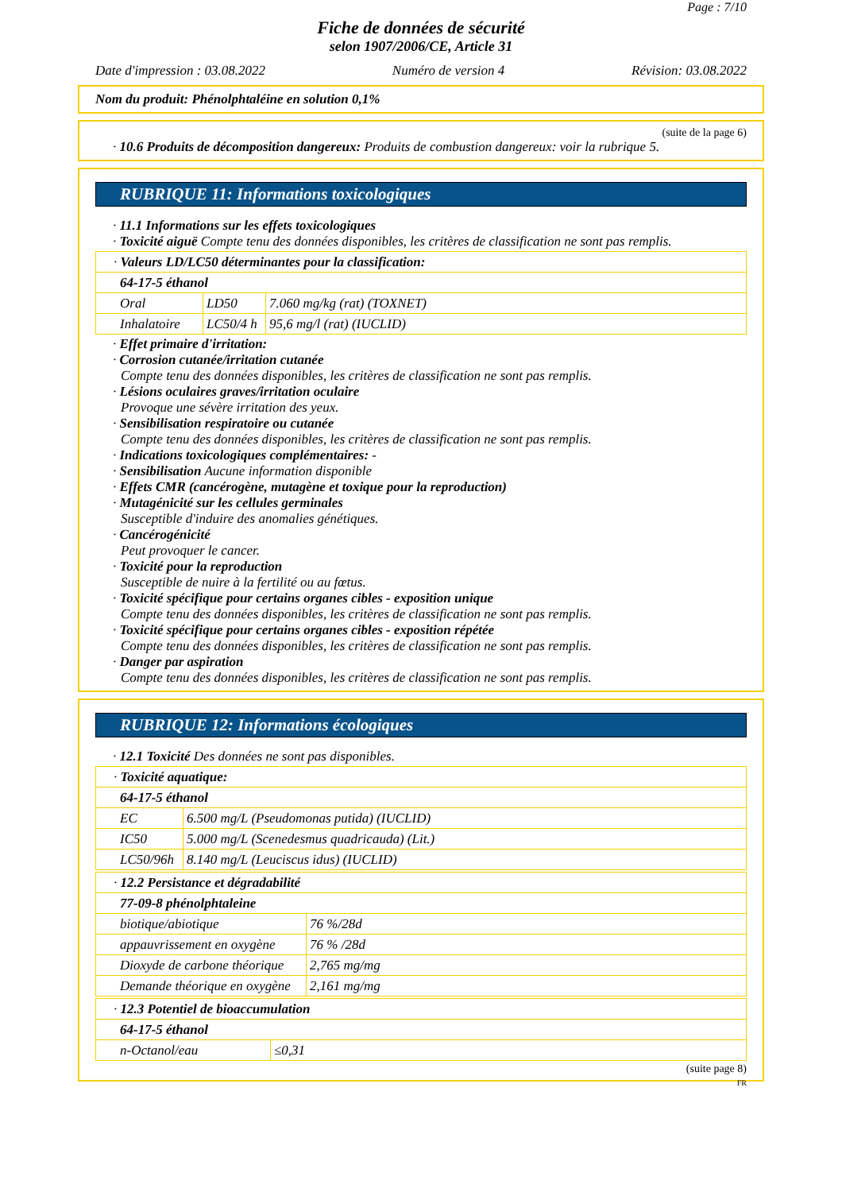Page : 7/10
Fiche de données de sécurité
selon 1907/2006/CE, Article 31
Date d'impression : 03.08.2022 Numéro de version 4 Révision: 03.08.2022
Nom du produit: Phénolphtaléine en solution 0,1%
(suite de la page 6)
· 10.6 Produits de décomposition dangereux: Produits de combustion dangereux: voir la rubrique 5.
RUBRIQUE 11: Informations toxicologiques
· 11.1 Informations sur les effets toxicologiques
· Toxicité aiguë Compte tenu des données disponibles, les critères de classification ne sont pas remplis.
| · Valeurs LD/LC50 déterminantes pour la classification: | | |
| 64-17-5 éthanol | | |
| Oral | LD50 | 7.060 mg/kg (rat) (TOXNET) |
| Inhalatoire | LC50/4 h | 95,6 mg/l (rat) (IUCLID) |
· Effet primaire d'irritation:
· Corrosion cutanée/irritation cutanée
Compte tenu des données disponibles, les critères de classification ne sont pas remplis.
· Lésions oculaires graves/irritation oculaire
Provoque une sévère irritation des yeux.
· Sensibilisation respiratoire ou cutanée
Compte tenu des données disponibles, les critères de classification ne sont pas remplis.
· Indications toxicologiques complémentaires: -
· Sensibilisation Aucune information disponible
· Effets CMR (cancérogène, mutagène et toxique pour la reproduction)
· Mutagénicité sur les cellules germinales
Susceptible d'induire des anomalies génétiques.
· Cancérogénicité
Peut provoquer le cancer.
· Toxicité pour la reproduction
Susceptible de nuire à la fertilité ou au fœtus.
· Toxicité spécifique pour certains organes cibles - exposition unique
Compte tenu des données disponibles, les critères de classification ne sont pas remplis.
· Toxicité spécifique pour certains organes cibles - exposition répétée
Compte tenu des données disponibles, les critères de classification ne sont pas remplis.
· Danger par aspiration
Compte tenu des données disponibles, les critères de classification ne sont pas remplis.
RUBRIQUE 12: Informations écologiques
· 12.1 Toxicité Des données ne sont pas disponibles.
| · Toxicité aquatique: | |
| 64-17-5 éthanol | |
| EC | 6.500 mg/L (Pseudomonas putida) (IUCLID) |
| IC50 | 5.000 mg/L (Scenedesmus quadricauda) (Lit.) |
| LC50/96h | 8.140 mg/L (Leuciscus idus) (IUCLID) |
| · 12.2 Persistance et dégradabilité | |
| 77-09-8 phénolphtaleine | |
| biotique/abiotique | 76 %/28d |
| appauvrissement en oxygène | 76 % /28d |
| Dioxyde de carbone théorique | 2,765 mg/mg |
| Demande théorique en oxygène | 2,161 mg/mg |
| · 12.3 Potentiel de bioaccumulation | |
| 64-17-5 éthanol | |
| n-Octanol/eau | ≤0,31 |
(suite page 8)
FR